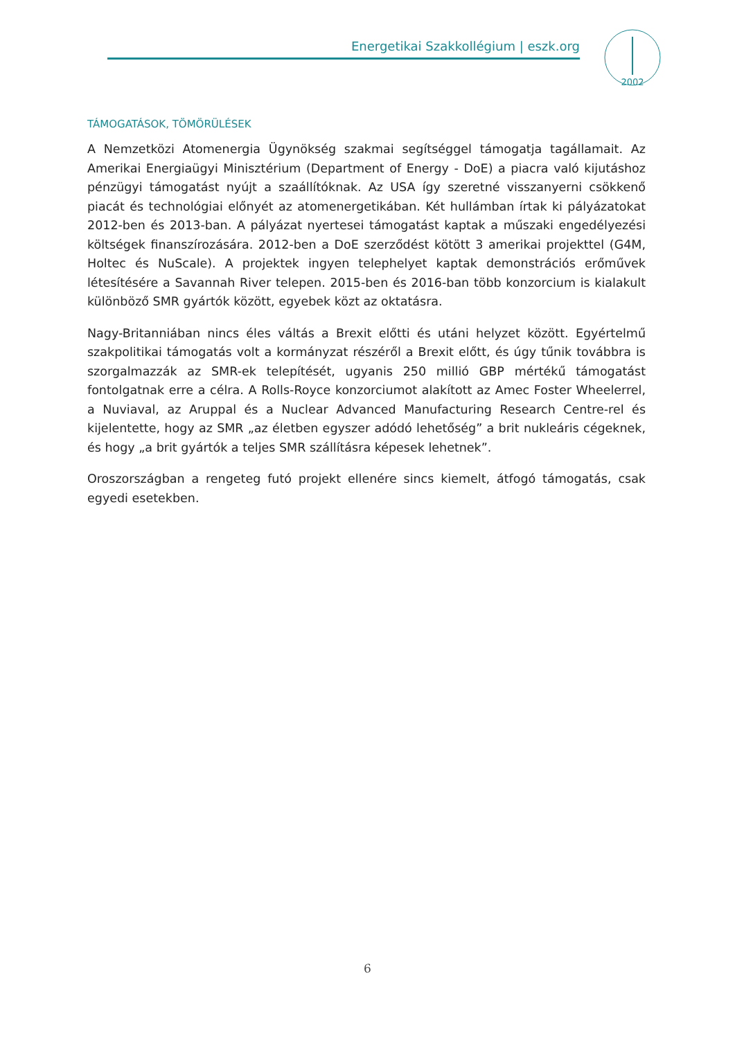Energetikai Szakkollégium | eszk.org
2002
TÁMOGATÁSOK, TÖMÖRÜLÉSEK
A Nemzetközi Atomenergia Ügynökség szakmai segítséggel támogatja tagállamait. Az Amerikai Energiaügyi Minisztérium (Department of Energy - DoE) a piacra való kijutáshoz pénzügyi támogatást nyújt a szaállítóknak. Az USA így szeretné visszanyerni csökkenő piacát és technológiai előnyét az atomenergetikában. Két hullámban írtak ki pályázatokat 2012-ben és 2013-ban. A pályázat nyertesei támogatást kaptak a műszaki engedélyezési költségek finanszírozására. 2012-ben a DoE szerződést kötött 3 amerikai projekttel (G4M, Holtec és NuScale). A projektek ingyen telephelyet kaptak demonstrációs erőművek létesítésére a Savannah River telepen. 2015-ben és 2016-ban több konzorcium is kialakult különböző SMR gyártók között, egyebek közt az oktatásra.
Nagy-Britanniában nincs éles váltás a Brexit előtti és utáni helyzet között. Egyértelmű szakpolitikai támogatás volt a kormányzat részéről a Brexit előtt, és úgy tűnik továbbra is szorgalmazzák az SMR-ek telepítését, ugyanis 250 millió GBP mértékű támogatást fontolgatnak erre a célra. A Rolls-Royce konzorciumot alakított az Amec Foster Wheelerrel, a Nuviaval, az Aruppal és a Nuclear Advanced Manufacturing Research Centre-rel és kijelentette, hogy az SMR „az életben egyszer adódó lehetőség” a brit nukleáris cégeknek, és hogy „a brit gyártók a teljes SMR szállításra képesek lehetnek”.
Oroszországban a rengeteg futó projekt ellenére sincs kiemelt, átfogó támogatás, csak egyedi esetekben.
6